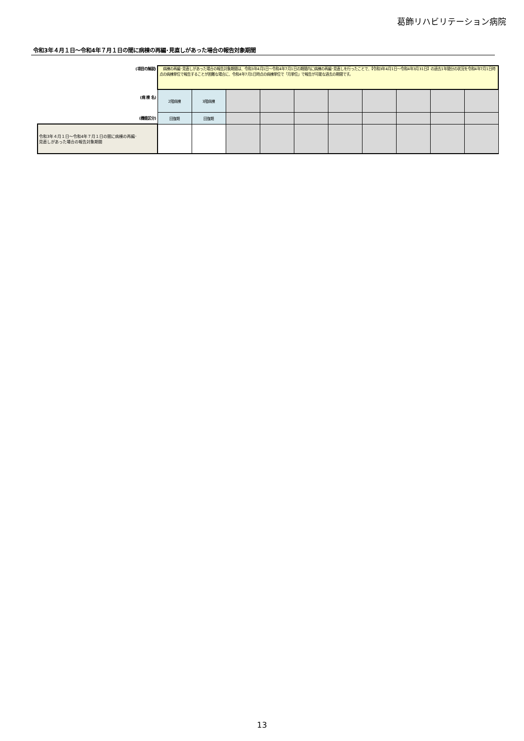葛飾リハビリテーション病院
令和3年４月１日～令和4年７月１日の間に病棟の再編･見直しがあった場合の報告対象期間
| (項目の解説) | 病棟の再編･見直しがあった場合の報告対象期間は、令和3年4月1日～令和4年7月1日の期間内に病棟の再編･見直しを行ったことで、【令和3年4月1日～令和4年3月31日】の過去1年間分の状況を令和4年7月1日時点の病棟単位で報告することが困難な場合に、令和4年7月1日時点の病棟単位で「月単位」で報告が可能な過去の期間です。 | | | | | | | | | |
| (病 棟 名) | 2階病棟 | 3階病棟 | | | | | | | | |
| (機能区分) | 回復期 | 回復期 | | | | | | | | |
| 令和3年４月１日～令和4年７月１日の間に病棟の再編･ 見直しがあった場合の報告対象期間 | | | | | | | | | | |
13